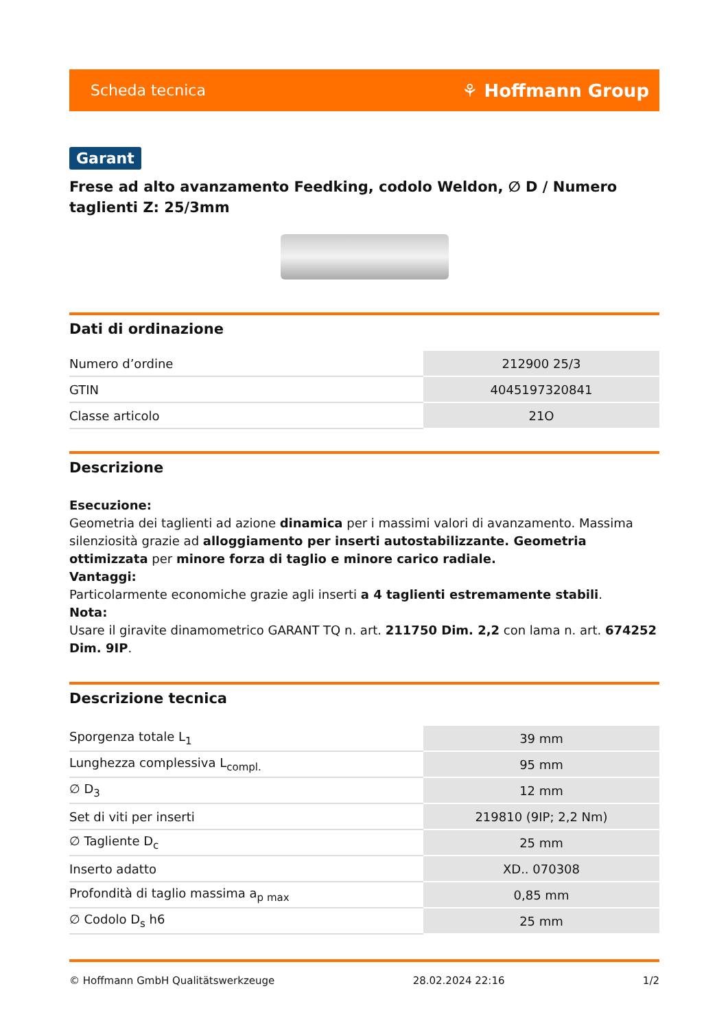Scheda tecnica ⚘ Hoffmann Group
Garant
Frese ad alto avanzamento Feedking, codolo Weldon, ∅ D / Numero taglienti Z: 25/3mm
Dati di ordinazione
| Numero d’ordine | 212900 25/3 |
| GTIN | 4045197320841 |
| Classe articolo | 21O |
Descrizione
Esecuzione:
Geometria dei taglienti ad azione dinamica per i massimi valori di avanzamento. Massima silenziosità grazie ad alloggiamento per inserti autostabilizzante. Geometria ottimizzata per minore forza di taglio e minore carico radiale.
Vantaggi:
Particolarmente economiche grazie agli inserti a 4 taglienti estremamente stabili.
Nota:
Usare il giravite dinamometrico GARANT TQ n. art. 211750 Dim. 2,2 con lama n. art. 674252 Dim. 9IP.
Descrizione tecnica
| Sporgenza totale L<sub>1</sub> | 39 mm |
| Lunghezza complessiva L<sub>compl.</sub> | 95 mm |
| ∅ D<sub>3</sub> | 12 mm |
| Set di viti per inserti | 219810 (9IP; 2,2 Nm) |
| ∅ Tagliente D<sub>c</sub> | 25 mm |
| Inserto adatto | XD.. 070308 |
| Profondità di taglio massima a<sub>p max</sub> | 0,85 mm |
| ∅ Codolo D<sub>s</sub> h6 | 25 mm |
© Hoffmann GmbH Qualitätswerkzeuge 28.02.2024 22:16 1/2